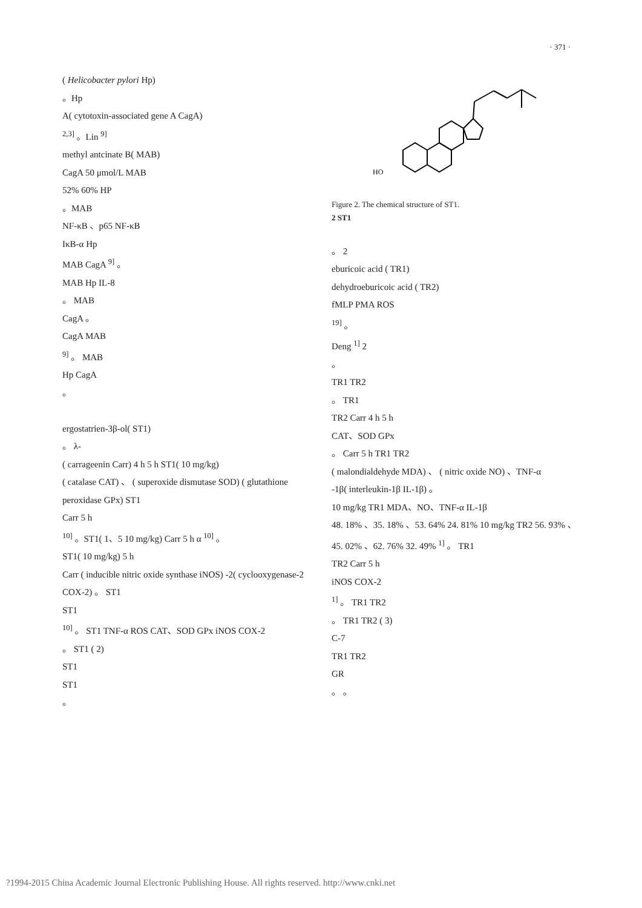· 371 ·
( Helicobacter pylori Hp)
。Hp
A( cytotoxin-associated gene A CagA)
<sup>2,3]</sup> 。Lin <sup>9]</sup>
methyl antcinate B( MAB)
CagA 50 μmol/L MAB
52% 60% HP
。MAB
NF-κB 、p65 NF-κB
IκB-α Hp
MAB CagA <sup>9]</sup> 。
MAB Hp IL-8
。 MAB
CagA 。
CagA MAB
<sup>9]</sup> 。 MAB
Hp CagA
。
ergostatrien-3β-ol( ST1)
。 λ-
( carrageenin Carr) 4 h 5 h ST1( 10 mg/kg)
( catalase CAT) 、 ( superoxide dismutase SOD) ( glutathione peroxidase GPx) ST1
Carr 5 h
<sup>10]</sup> 。ST1( 1、5 10 mg/kg) Carr 5 h α <sup>10]</sup> 。
ST1( 10 mg/kg) 5 h
Carr ( inducible nitric oxide synthase iNOS) -2( cyclooxygenase-2 COX-2) 。 ST1
ST1
<sup>10]</sup> 。 ST1 TNF-α ROS CAT、SOD GPx iNOS COX-2
。 ST1 ( 2)
ST1
ST1
。
HO
Figure 2. The chemical structure of ST1.
2 ST1
。 2
eburicoic acid ( TR1)
dehydroeburicoic acid ( TR2)
fMLP PMA ROS
<sup>19]</sup> 。
Deng <sup>1]</sup> 2
。
TR1 TR2
。 TR1
TR2 Carr 4 h 5 h
CAT、SOD GPx
。 Carr 5 h TR1 TR2
( malondialdehyde MDA) 、 ( nitric oxide NO) 、TNF-α
-1β( interleukin-1β IL-1β) 。
10 mg/kg TR1 MDA、NO、TNF-α IL-1β
48. 18% 、35. 18% 、53. 64% 24. 81% 10 mg/kg TR2 56. 93% 、45. 02% 、62. 76% 32. 49% <sup>1]</sup> 。 TR1
TR2 Carr 5 h
iNOS COX-2
<sup>1]</sup> 。 TR1 TR2
。 TR1 TR2 ( 3)
C-7
TR1 TR2
GR
。 。
?1994-2015 China Academic Journal Electronic Publishing House. All rights reserved. http://www.cnki.net